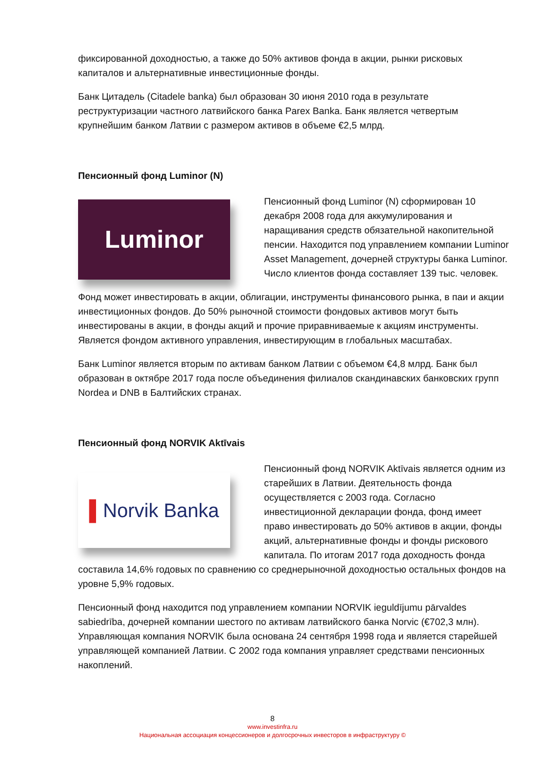фиксированной доходностью, а также до 50% активов фонда в акции, рынки рисковых капиталов и альтернативные инвестиционные фонды.
Банк Цитадель (Citadele banka) был образован 30 июня 2010 года в результате реструктуризации частного латвийского банка Parex Banka. Банк является четвертым крупнейшим банком Латвии с размером активов в объеме €2,5 млрд.
Пенсионный фонд Luminor (N)
Luminor
Пенсионный фонд Luminor (N) сформирован 10 декабря 2008 года для аккумулирования и наращивания средств обязательной накопительной пенсии. Находится под управлением компании Luminor Asset Management, дочерней структуры банка Luminor. Число клиентов фонда составляет 139 тыс. человек.
Фонд может инвестировать в акции, облигации, инструменты финансового рынка, в паи и акции инвестиционных фондов. До 50% рыночной стоимости фондовых активов могут быть инвестированы в акции, в фонды акций и прочие приравниваемые к акциям инструменты. Является фондом активного управления, инвестирующим в глобальных масштабах.
Банк Luminor является вторым по активам банком Латвии с объемом €4,8 млрд. Банк был образован в октябре 2017 года после объединения филиалов скандинавских банковских групп Nordea и DNB в Балтийских странах.
Пенсионный фонд NORVIK Aktīvais
▌ Norvik Banka
Пенсионный фонд NORVIK Aktīvais является одним из старейших в Латвии. Деятельность фонда осуществляется с 2003 года. Согласно инвестиционной декларации фонда, фонд имеет право инвестировать до 50% активов в акции, фонды акций, альтернативные фонды и фонды рискового капитала. По итогам 2017 года доходность фонда составила 14,6% годовых по сравнению со среднерыночной доходностью остальных фондов на уровне 5,9% годовых.
Пенсионный фонд находится под управлением компании NORVIK ieguldījumu pārvaldes sabiedrība, дочерней компании шестого по активам латвийского банка Norvic (€702,3 млн). Управляющая компания NORVIK была основана 24 сентября 1998 года и является старейшей управляющей компанией Латвии. С 2002 года компания управляет средствами пенсионных накоплений.
8
www.investinfra.ru
Национальная ассоциация концессионеров и долгосрочных инвесторов в инфраструктуру ©